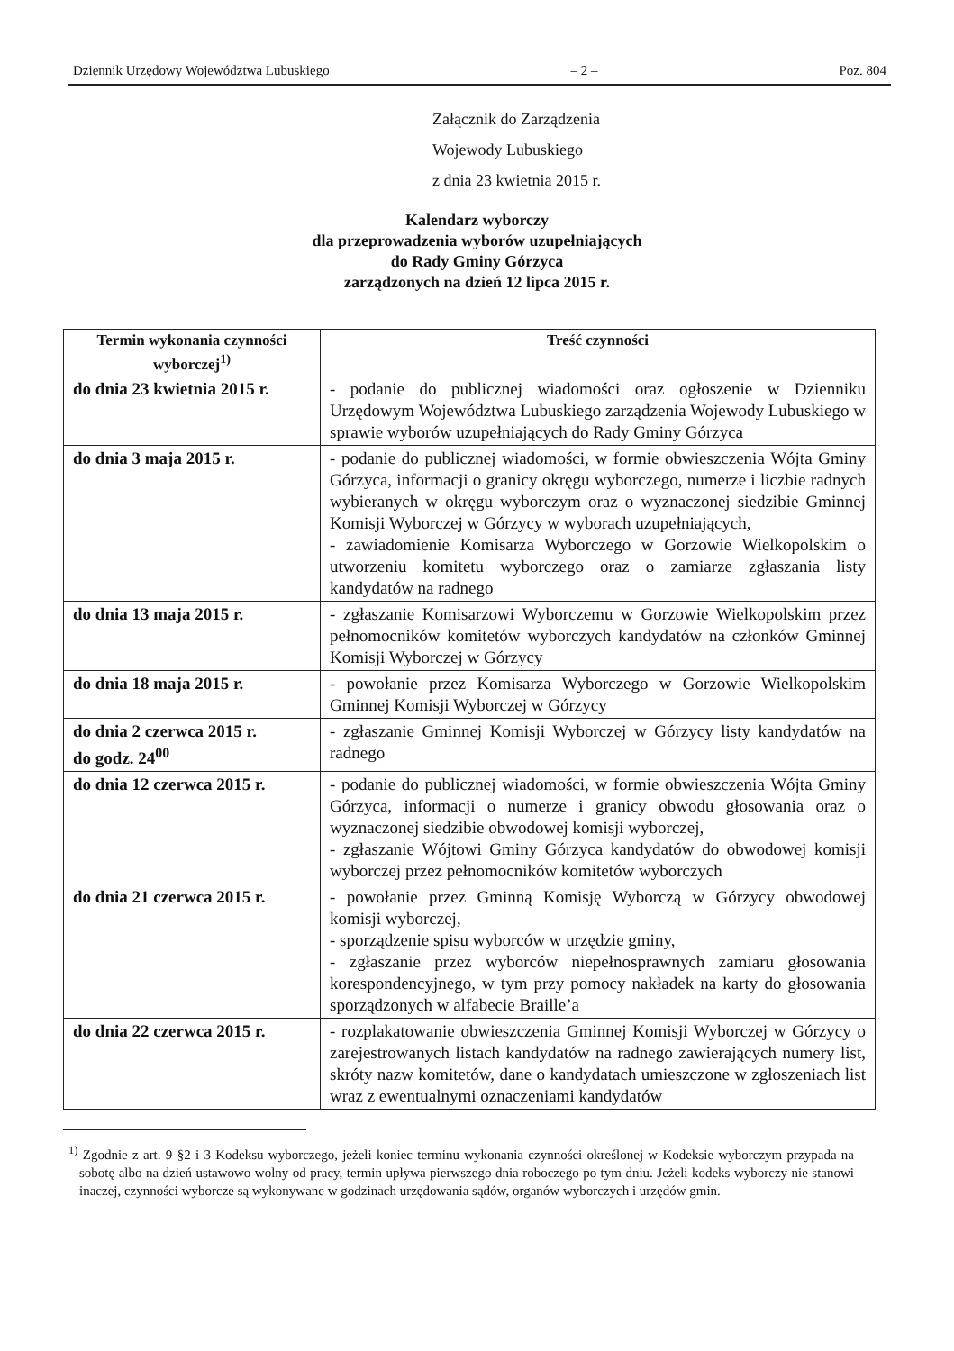Dziennik Urzędowy Województwa Lubuskiego – 2 – Poz. 804
Załącznik do Zarządzenia
Wojewody Lubuskiego
z dnia 23 kwietnia 2015 r.
Kalendarz wyborczy
dla przeprowadzenia wyborów uzupełniających
do Rady Gminy Górzyca
zarządzonych na dzień 12 lipca 2015 r.
| Termin wykonania czynności wyborczej<sup>1)</sup> | Treść czynności |
| --- | --- |
| do dnia 23 kwietnia 2015 r. | - podanie do publicznej wiadomości oraz ogłoszenie w Dzienniku Urzędowym Województwa Lubuskiego zarządzenia Wojewody Lubuskiego w sprawie wyborów uzupełniających do Rady Gminy Górzyca |
| do dnia 3 maja 2015 r. | - podanie do publicznej wiadomości, w formie obwieszczenia Wójta Gminy Górzyca, informacji o granicy okręgu wyborczego, numerze i liczbie radnych wybieranych w okręgu wyborczym oraz o wyznaczonej siedzibie Gminnej Komisji Wyborczej w Górzycy w wyborach uzupełniających, - zawiadomienie Komisarza Wyborczego w Gorzowie Wielkopolskim o utworzeniu komitetu wyborczego oraz o zamiarze zgłaszania listy kandydatów na radnego |
| do dnia 13 maja 2015 r. | - zgłaszanie Komisarzowi Wyborczemu w Gorzowie Wielkopolskim przez pełnomocników komitetów wyborczych kandydatów na członków Gminnej Komisji Wyborczej w Górzycy |
| do dnia 18 maja 2015 r. | - powołanie przez Komisarza Wyborczego w Gorzowie Wielkopolskim Gminnej Komisji Wyborczej w Górzycy |
| do dnia 2 czerwca 2015 r. do godz. 24<sup>00</sup> | - zgłaszanie Gminnej Komisji Wyborczej w Górzycy listy kandydatów na radnego |
| do dnia 12 czerwca 2015 r. | - podanie do publicznej wiadomości, w formie obwieszczenia Wójta Gminy Górzyca, informacji o numerze i granicy obwodu głosowania oraz o wyznaczonej siedzibie obwodowej komisji wyborczej, - zgłaszanie Wójtowi Gminy Górzyca kandydatów do obwodowej komisji wyborczej przez pełnomocników komitetów wyborczych |
| do dnia 21 czerwca 2015 r. | - powołanie przez Gminną Komisję Wyborczą w Górzycy obwodowej komisji wyborczej, - sporządzenie spisu wyborców w urzędzie gminy, - zgłaszanie przez wyborców niepełnosprawnych zamiaru głosowania korespondencyjnego, w tym przy pomocy nakładek na karty do głosowania sporządzonych w alfabecie Braille’a |
| do dnia 22 czerwca 2015 r. | - rozplakatowanie obwieszczenia Gminnej Komisji Wyborczej w Górzycy o zarejestrowanych listach kandydatów na radnego zawierających numery list, skróty nazw komitetów, dane o kandydatach umieszczone w zgłoszeniach list wraz z ewentualnymi oznaczeniami kandydatów |
<sup>1)</sup> Zgodnie z art. 9 §2 i 3 Kodeksu wyborczego, jeżeli koniec terminu wykonania czynności określonej w Kodeksie wyborczym przypada na sobotę albo na dzień ustawowo wolny od pracy, termin upływa pierwszego dnia roboczego po tym dniu. Jeżeli kodeks wyborczy nie stanowi inaczej, czynności wyborcze są wykonywane w godzinach urzędowania sądów, organów wyborczych i urzędów gmin.